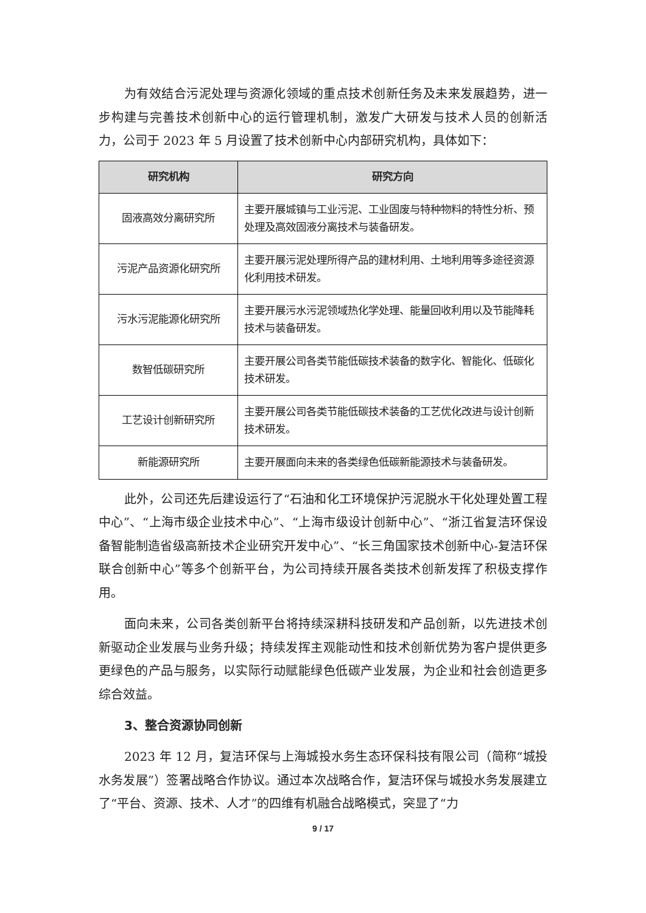为有效结合污泥处理与资源化领域的重点技术创新任务及未来发展趋势，进一步构建与完善技术创新中心的运行管理机制，激发广大研发与技术人员的创新活力，公司于 2023 年 5 月设置了技术创新中心内部研究机构，具体如下：
| 研究机构 | 研究方向 |
| --- | --- |
| 固液高效分离研究所 | 主要开展城镇与工业污泥、工业固废与特种物料的特性分析、预处理及高效固液分离技术与装备研发。 |
| 污泥产品资源化研究所 | 主要开展污泥处理所得产品的建材利用、土地利用等多途径资源化利用技术研发。 |
| 污水污泥能源化研究所 | 主要开展污水污泥领域热化学处理、能量回收利用以及节能降耗技术与装备研发。 |
| 数智低碳研究所 | 主要开展公司各类节能低碳技术装备的数字化、智能化、低碳化技术研发。 |
| 工艺设计创新研究所 | 主要开展公司各类节能低碳技术装备的工艺优化改进与设计创新技术研发。 |
| 新能源研究所 | 主要开展面向未来的各类绿色低碳新能源技术与装备研发。 |
此外，公司还先后建设运行了“石油和化工环境保护污泥脱水干化处理处置工程中心”、“上海市级企业技术中心”、“上海市级设计创新中心”、“浙江省复洁环保设备智能制造省级高新技术企业研究开发中心”、“长三角国家技术创新中心-复洁环保联合创新中心”等多个创新平台，为公司持续开展各类技术创新发挥了积极支撑作用。
面向未来，公司各类创新平台将持续深耕科技研发和产品创新，以先进技术创新驱动企业发展与业务升级；持续发挥主观能动性和技术创新优势为客户提供更多更绿色的产品与服务，以实际行动赋能绿色低碳产业发展，为企业和社会创造更多综合效益。
3、整合资源协同创新
2023 年 12 月，复洁环保与上海城投水务生态环保科技有限公司（简称“城投水务发展”）签署战略合作协议。通过本次战略合作，复洁环保与城投水务发展建立了“平台、资源、技术、人才”的四维有机融合战略模式，突显了“力
9 / 17